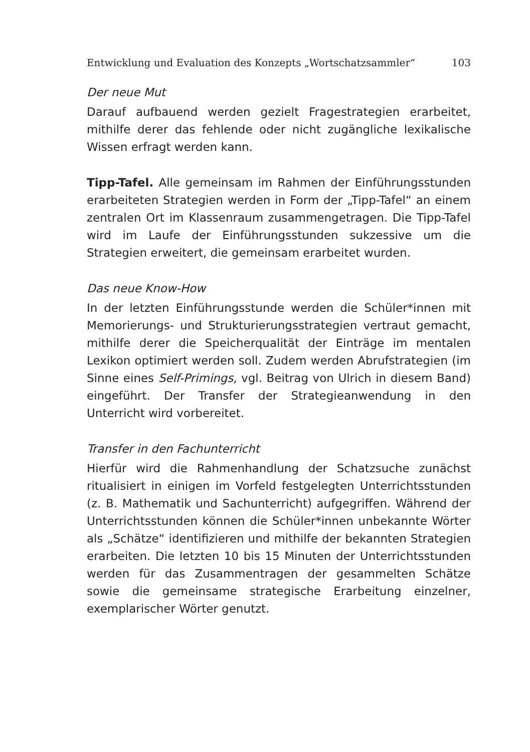Entwicklung und Evaluation des Konzepts „Wortschatzsammler“ 103
Der neue Mut
Darauf aufbauend werden gezielt Fragestrategien erarbeitet, mithilfe derer das fehlende oder nicht zugängliche lexikalische Wissen erfragt werden kann.
Tipp-Tafel. Alle gemeinsam im Rahmen der Einführungsstunden erarbeiteten Strategien werden in Form der „Tipp-Tafel“ an einem zentralen Ort im Klassenraum zusammengetragen. Die Tipp-Tafel wird im Laufe der Einführungsstunden sukzessive um die Strategien erweitert, die gemeinsam erarbeitet wurden.
Das neue Know-How
In der letzten Einführungsstunde werden die Schüler*innen mit Memorierungs- und Strukturierungsstrategien vertraut gemacht, mithilfe derer die Speicherqualität der Einträge im mentalen Lexikon optimiert werden soll. Zudem werden Abrufstrategien (im Sinne eines Self-Primings, vgl. Beitrag von Ulrich in diesem Band) eingeführt. Der Transfer der Strategieanwendung in den Unterricht wird vorbereitet.
Transfer in den Fachunterricht
Hierfür wird die Rahmenhandlung der Schatzsuche zunächst ritualisiert in einigen im Vorfeld festgelegten Unterrichtsstunden (z. B. Mathematik und Sachunterricht) aufgegriffen. Während der Unterrichtsstunden können die Schüler*innen unbekannte Wörter als „Schätze“ identifizieren und mithilfe der bekannten Strategien erarbeiten. Die letzten 10 bis 15 Minuten der Unterrichtsstunden werden für das Zusammentragen der gesammelten Schätze sowie die gemeinsame strategische Erarbeitung einzelner, exemplarischer Wörter genutzt.